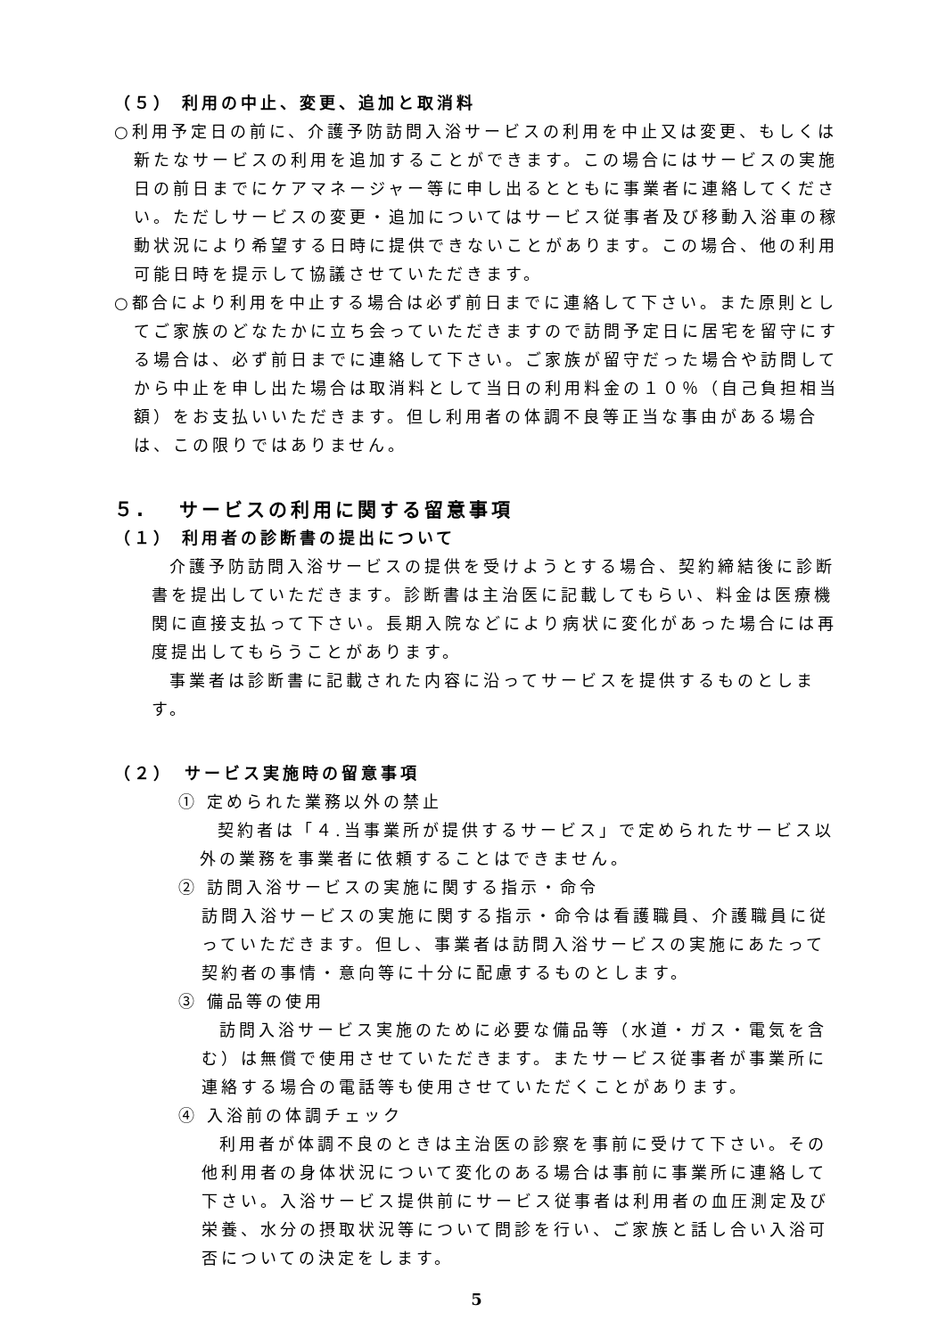（５） 利用の中止、変更、追加と取消料
○利用予定日の前に、介護予防訪問入浴サービスの利用を中止又は変更、もしくは新たなサービスの利用を追加することができます。この場合にはサービスの実施日の前日までにケアマネージャー等に申し出るとともに事業者に連絡してください。ただしサービスの変更・追加についてはサービス従事者及び移動入浴車の稼動状況により希望する日時に提供できないことがあります。この場合、他の利用可能日時を提示して協議させていただきます。
○都合により利用を中止する場合は必ず前日までに連絡して下さい。また原則としてご家族のどなたかに立ち会っていただきますので訪問予定日に居宅を留守にする場合は、必ず前日までに連絡して下さい。ご家族が留守だった場合や訪問してから中止を申し出た場合は取消料として当日の利用料金の１０％（自己負担相当額）をお支払いいただきます。但し利用者の体調不良等正当な事由がある場合は、この限りではありません。
５.　 サービスの利用に関する留意事項
（１） 利用者の診断書の提出について
介護予防訪問入浴サービスの提供を受けようとする場合、契約締結後に診断書を提出していただきます。診断書は主治医に記載してもらい、料金は医療機関に直接支払って下さい。長期入院などにより病状に変化があった場合には再度提出してもらうことがあります。
事業者は診断書に記載された内容に沿ってサービスを提供するものとします。
（２）　サービス実施時の留意事項
① 定められた業務以外の禁止
契約者は「４.当事業所が提供するサービス」で定められたサービス以外の業務を事業者に依頼することはできません。
② 訪問入浴サービスの実施に関する指示・命令
訪問入浴サービスの実施に関する指示・命令は看護職員、介護職員に従っていただきます。但し、事業者は訪問入浴サービスの実施にあたって契約者の事情・意向等に十分に配慮するものとします。
③ 備品等の使用
訪問入浴サービス実施のために必要な備品等（水道・ガス・電気を含む）は無償で使用させていただきます。またサービス従事者が事業所に連絡する場合の電話等も使用させていただくことがあります。
④ 入浴前の体調チェック
利用者が体調不良のときは主治医の診察を事前に受けて下さい。その他利用者の身体状況について変化のある場合は事前に事業所に連絡して下さい。入浴サービス提供前にサービス従事者は利用者の血圧測定及び栄養、水分の摂取状況等について問診を行い、ご家族と話し合い入浴可否についての決定をします。
5